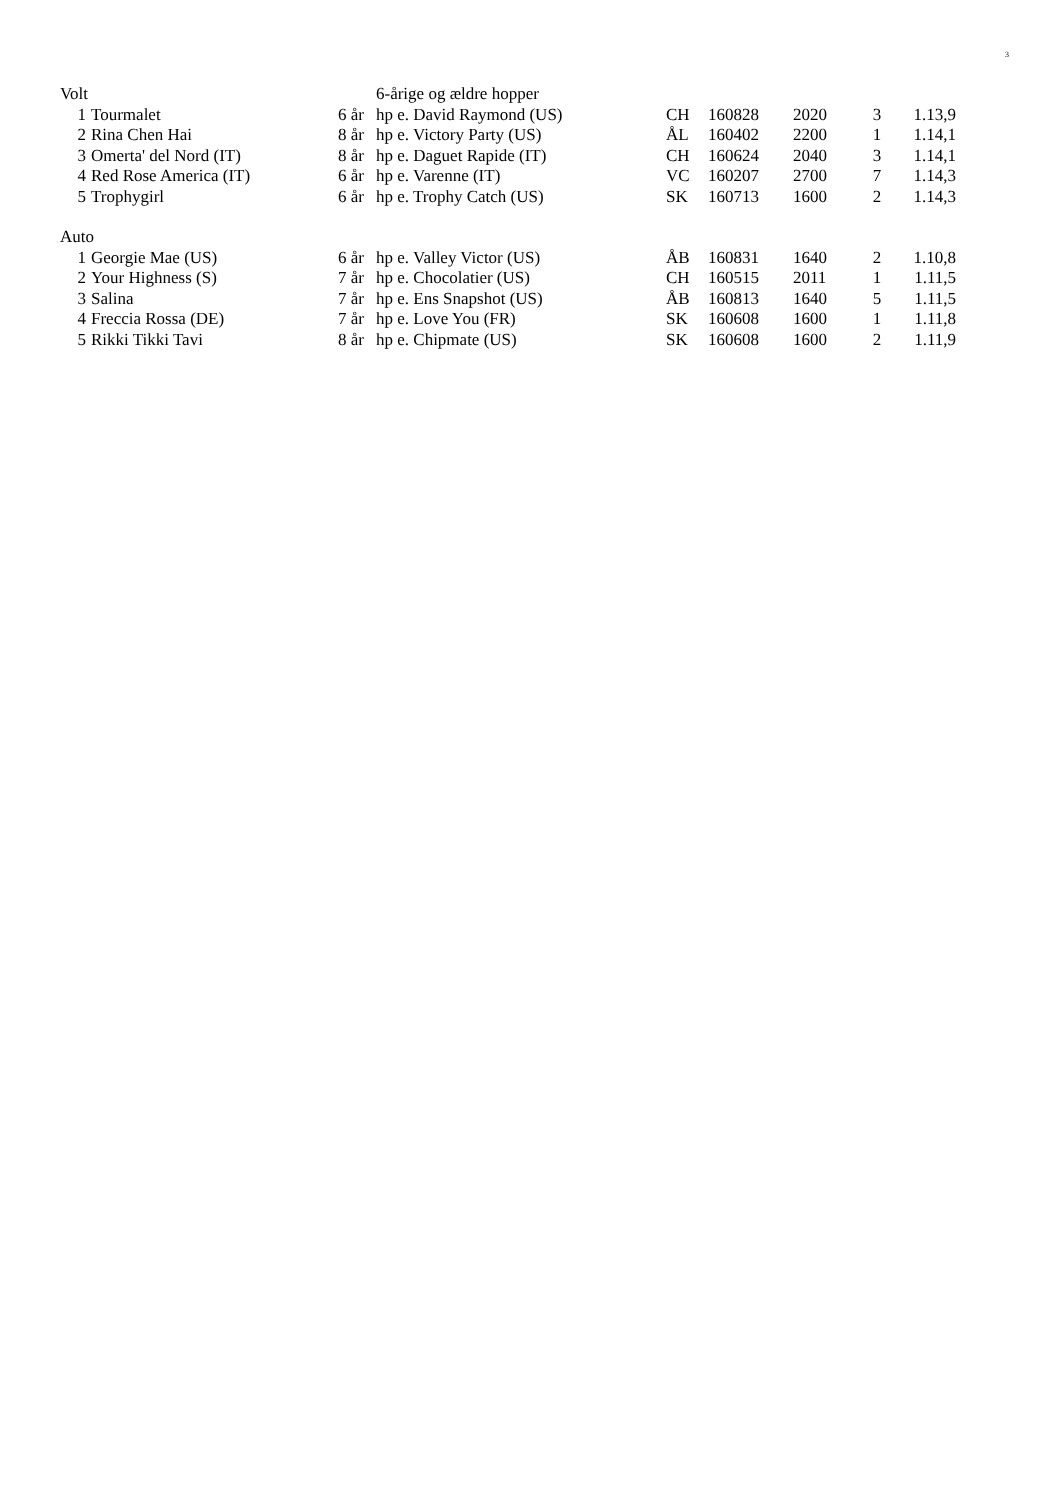3
| Volt | | | | 6-årige og ældre hopper | | | | | |
| | 1 | Tourmalet | 6 år | hp e. David Raymond (US) | CH | 160828 | 2020 | 3 | 1.13,9 |
| | 2 | Rina Chen Hai | 8 år | hp e. Victory Party (US) | ÅL | 160402 | 2200 | 1 | 1.14,1 |
| | 3 | Omerta' del Nord (IT) | 8 år | hp e. Daguet Rapide (IT) | CH | 160624 | 2040 | 3 | 1.14,1 |
| | 4 | Red Rose America (IT) | 6 år | hp e. Varenne (IT) | VC | 160207 | 2700 | 7 | 1.14,3 |
| | 5 | Trophygirl | 6 år | hp e. Trophy Catch (US) | SK | 160713 | 1600 | 2 | 1.14,3 |
| Auto | | | | | | | | | |
| | 1 | Georgie Mae (US) | 6 år | hp e. Valley Victor (US) | ÅB | 160831 | 1640 | 2 | 1.10,8 |
| | 2 | Your Highness (S) | 7 år | hp e. Chocolatier (US) | CH | 160515 | 2011 | 1 | 1.11,5 |
| | 3 | Salina | 7 år | hp e. Ens Snapshot (US) | ÅB | 160813 | 1640 | 5 | 1.11,5 |
| | 4 | Freccia Rossa (DE) | 7 år | hp e. Love You (FR) | SK | 160608 | 1600 | 1 | 1.11,8 |
| | 5 | Rikki Tikki Tavi | 8 år | hp e. Chipmate (US) | SK | 160608 | 1600 | 2 | 1.11,9 |